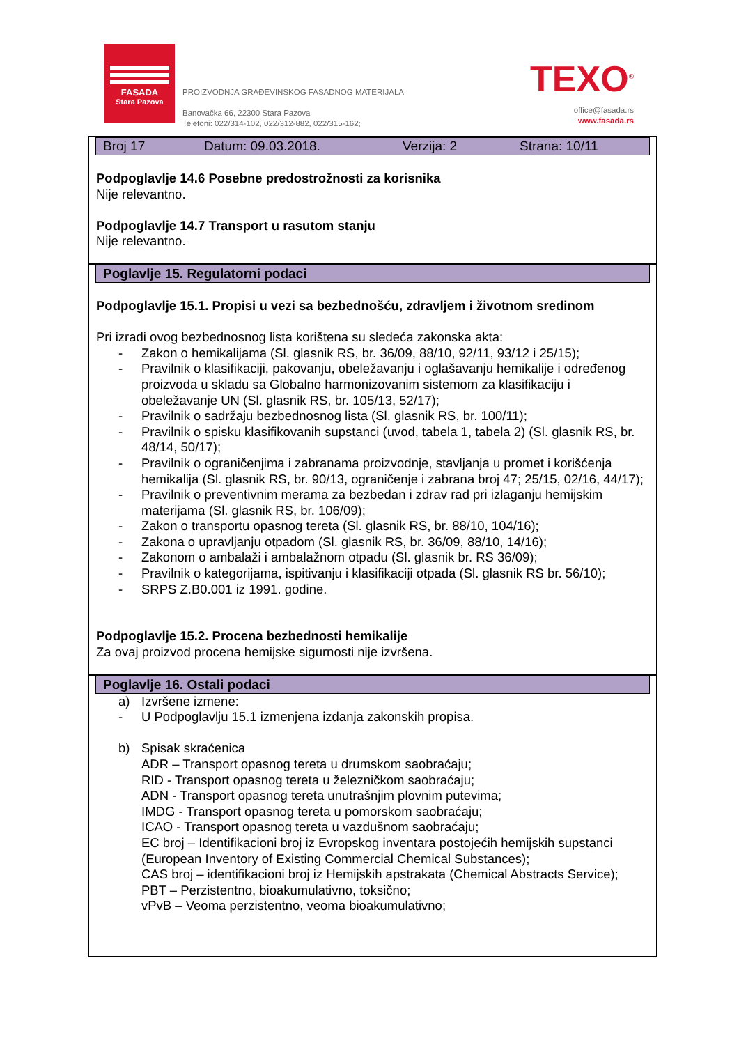FASADA
Stara Pazova
PROIZVODNJA GRAĐEVINSKOG FASADNOG MATERIJALA
Banovačka 66, 22300 Stara Pazova
Telefoni: 022/314-102, 022/312-882, 022/315-162;
TEXO<sup>®</sup>
office@fasada.rs
www.fasada.rs
Broj 17 Datum: 09.03.2018. Verzija: 2 Strana: 10/11
Podpoglavlje 14.6 Posebne predostrožnosti za korisnika
Nije relevantno.
Podpoglavlje 14.7 Transport u rasutom stanju
Nije relevantno.
Poglavlje 15. Regulatorni podaci
Podpoglavlje 15.1. Propisi u vezi sa bezbednošću, zdravljem i životnom sredinom
Pri izradi ovog bezbednosnog lista korištena su sledeća zakonska akta:
- Zakon o hemikalijama (Sl. glasnik RS, br. 36/09, 88/10, 92/11, 93/12 i 25/15);
- Pravilnik o klasifikaciji, pakovanju, obeležavanju i oglašavanju hemikalije i određenog proizvoda u skladu sa Globalno harmonizovanim sistemom za klasifikaciju i obeležavanje UN (Sl. glasnik RS, br. 105/13, 52/17);
- Pravilnik o sadržaju bezbednosnog lista (Sl. glasnik RS, br. 100/11);
- Pravilnik o spisku klasifikovanih supstanci (uvod, tabela 1, tabela 2) (Sl. glasnik RS, br. 48/14, 50/17);
- Pravilnik o ograničenjima i zabranama proizvodnje, stavljanja u promet i korišćenja hemikalija (Sl. glasnik RS, br. 90/13, ograničenje i zabrana broj 47; 25/15, 02/16, 44/17);
- Pravilnik o preventivnim merama za bezbedan i zdrav rad pri izlaganju hemijskim materijama (Sl. glasnik RS, br. 106/09);
- Zakon o transportu opasnog tereta (Sl. glasnik RS, br. 88/10, 104/16);
- Zakona o upravljanju otpadom (Sl. glasnik RS, br. 36/09, 88/10, 14/16);
- Zakonom o ambalaži i ambalažnom otpadu (Sl. glasnik br. RS 36/09);
- Pravilnik o kategorijama, ispitivanju i klasifikaciji otpada (Sl. glasnik RS br. 56/10);
- SRPS Z.B0.001 iz 1991. godine.
Podpoglavlje 15.2. Procena bezbednosti hemikalije
Za ovaj proizvod procena hemijske sigurnosti nije izvršena.
Poglavlje 16. Ostali podaci
a) Izvršene izmene:
- U Podpoglavlju 15.1 izmenjena izdanja zakonskih propisa.
b) Spisak skraćenica
ADR – Transport opasnog tereta u drumskom saobraćaju;
RID - Transport opasnog tereta u železničkom saobraćaju;
ADN - Transport opasnog tereta unutrašnjim plovnim putevima;
IMDG - Transport opasnog tereta u pomorskom saobraćaju;
ICAO - Transport opasnog tereta u vazdušnom saobraćaju;
EC broj – Identifikacioni broj iz Evropskog inventara postojećih hemijskih supstanci (European Inventory of Existing Commercial Chemical Substances);
CAS broj – identifikacioni broj iz Hemijskih apstrakata (Chemical Abstracts Service);
PBT – Perzistentno, bioakumulativno, toksično;
vPvB – Veoma perzistentno, veoma bioakumulativno;